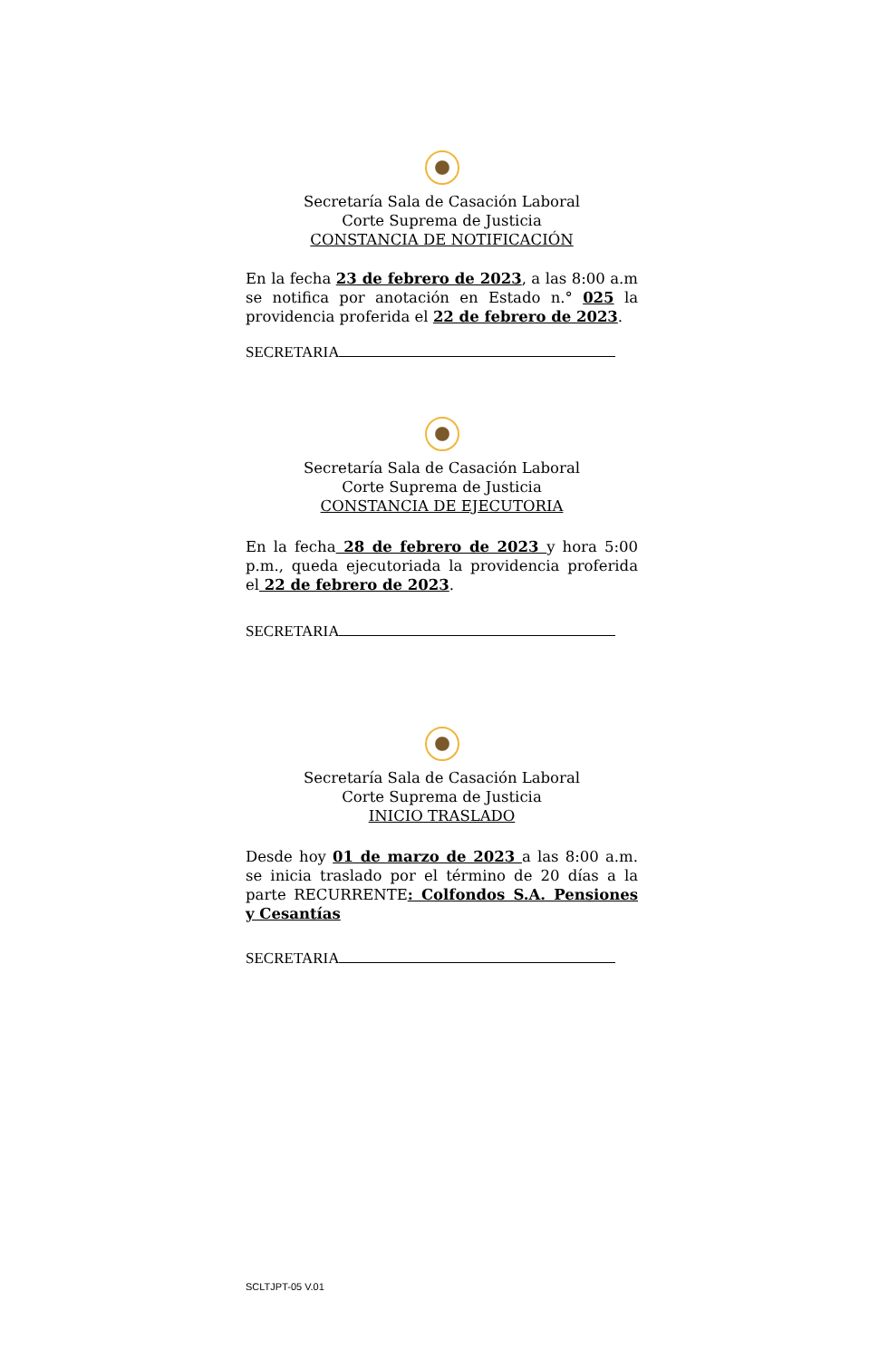Secretaría Sala de Casación Laboral
Corte Suprema de Justicia
CONSTANCIA DE NOTIFICACIÓN
En la fecha 23 de febrero de 2023, a las 8:00 a.m se notifica por anotación en Estado n.° 025 la providencia proferida el 22 de febrero de 2023.
SECRETARIA
Secretaría Sala de Casación Laboral
Corte Suprema de Justicia
CONSTANCIA DE EJECUTORIA
En la fecha 28 de febrero de 2023 y hora 5:00 p.m., queda ejecutoriada la providencia proferida el 22 de febrero de 2023.
SECRETARIA
Secretaría Sala de Casación Laboral
Corte Suprema de Justicia
INICIO TRASLADO
Desde hoy 01 de marzo de 2023 a las 8:00 a.m. se inicia traslado por el término de 20 días a la parte RECURRENTE: Colfondos S.A. Pensiones y Cesantías
SECRETARIA
SCLTJPT-05 V.01